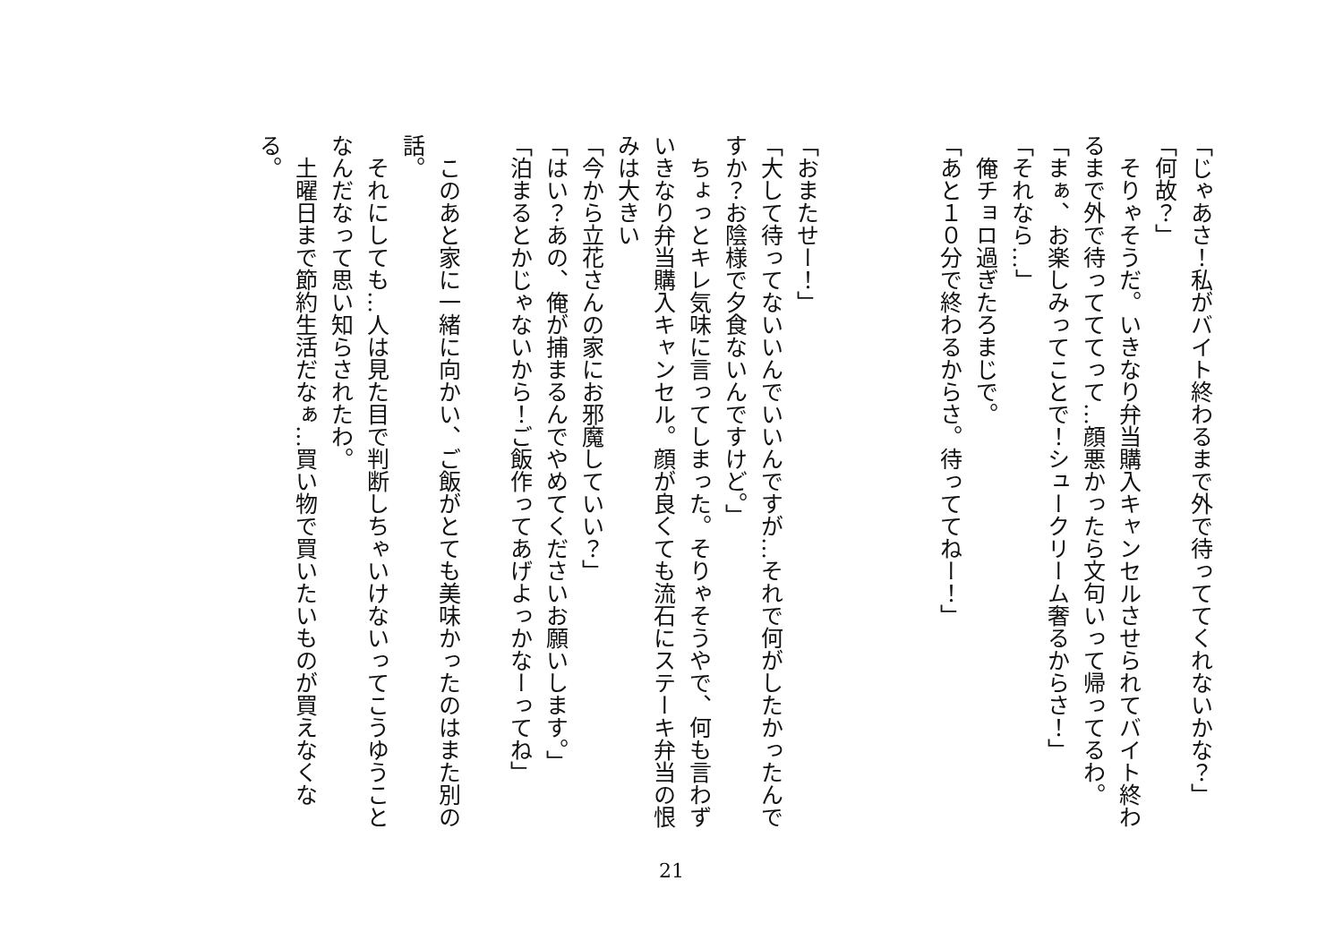「じゃあさ！私がバイト終わるまで外で待っててくれないかな？」
「何故？」
　そりゃそうだ。いきなり弁当購入キャンセルさせられてバイト終わるまで外で待ってててって…顔悪かったら文句いって帰ってるわ。
「まぁ、お楽しみってことで！シュークリーム奢るからさ！」
「それなら…」
　俺チョロ過ぎたろまじで。
「あと１０分で終わるからさ。待っててねー！」
「おまたせー！」
「大して待ってないいんでいいんですが…それで何がしたかったんですか？お陰様で夕食ないんですけど。」
　ちょっとキレ気味に言ってしまった。そりゃそうやで、何も言わずいきなり弁当購入キャンセル。顔が良くても流石にステーキ弁当の恨みは大きい
「今から立花さんの家にお邪魔していい？」
「はい？あの、俺が捕まるんでやめてくださいお願いします。」
「泊まるとかじゃないから！ご飯作ってあげよっかなーってね」
　このあと家に一緒に向かい、ご飯がとても美味かったのはまた別の話。
　それにしても…人は見た目で判断しちゃいけないってこうゆうことなんだなって思い知らされたわ。
　土曜日まで節約生活だなぁ…買い物で買いたいものが買えなくなる。
21